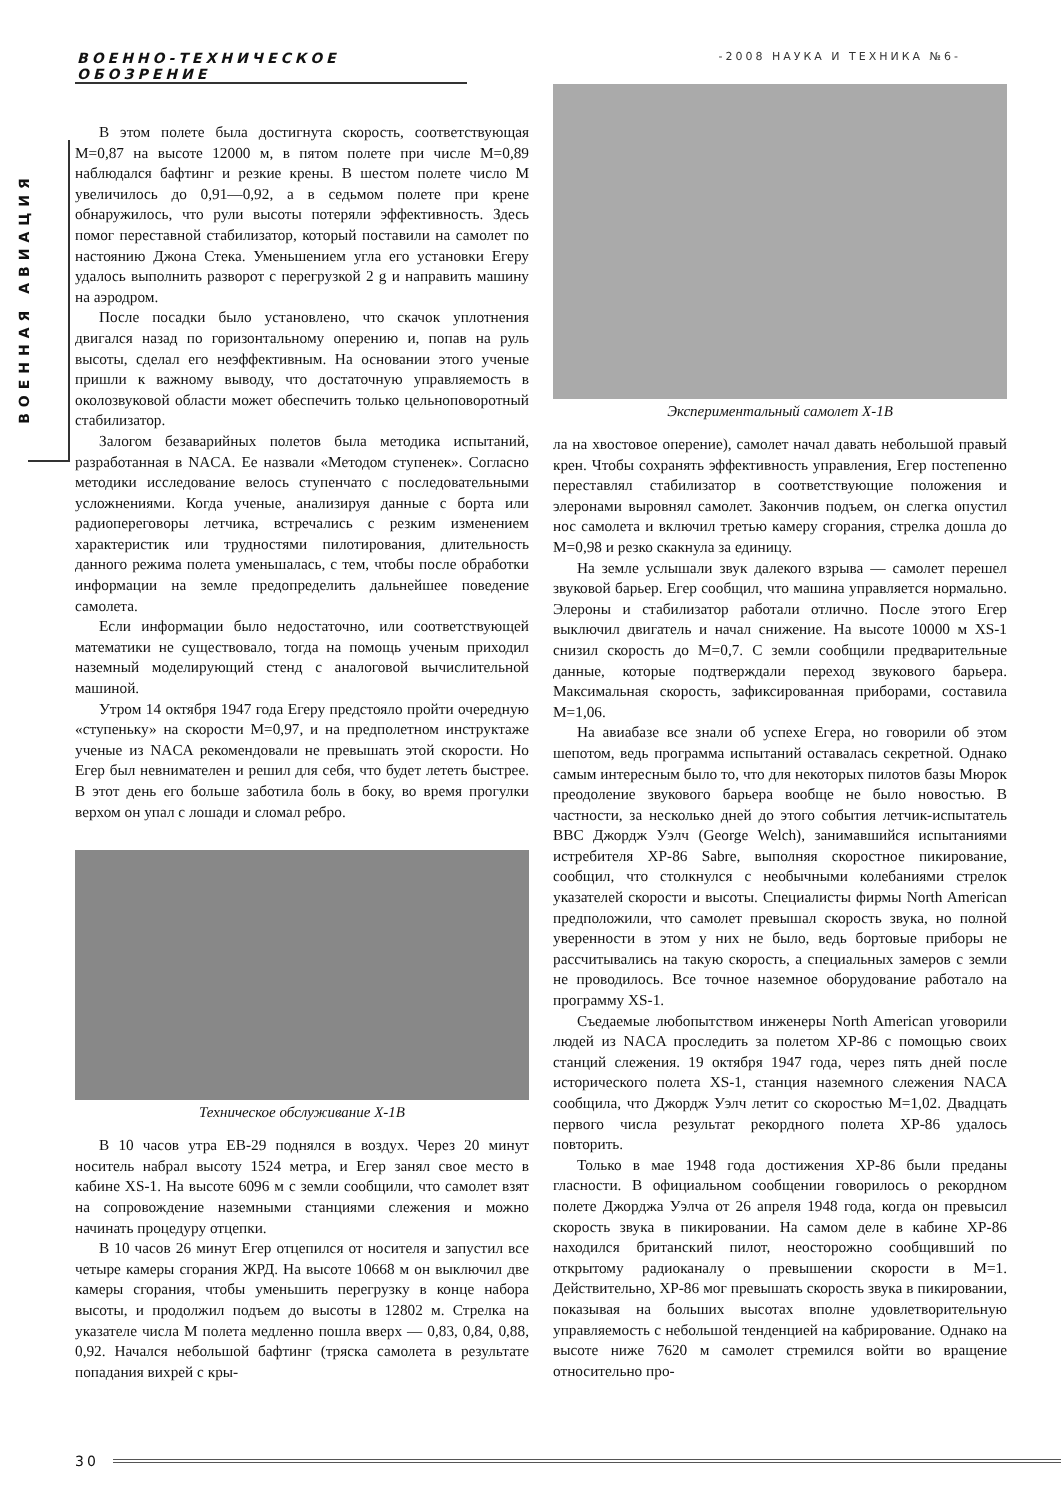ВОЕННО-ТЕХНИЧЕСКОЕ ОБОЗРЕНИЕ
-2008 НАУКА И ТЕХНИКА №6-
ВОЕННАЯ АВИАЦИЯ
В этом полете была достигнута скорость, соответствующая М=0,87 на высоте 12000 м, в пятом полете при числе М=0,89 наблюдался бафтинг и резкие крены. В шестом полете число М увеличилось до 0,91—0,92, а в седьмом полете при крене обнаружилось, что рули высоты потеряли эффективность. Здесь помог переставной стабилизатор, который поставили на самолет по настоянию Джона Стека. Уменьшением угла его установки Егеру удалось выполнить разворот с перегрузкой 2 g и направить машину на аэродром.
После посадки было установлено, что скачок уплотнения двигался назад по горизонтальному оперению и, попав на руль высоты, сделал его неэффективным. На основании этого ученые пришли к важному выводу, что достаточную управляемость в околозвуковой области может обеспечить только цельноповоротный стабилизатор.
Залогом безаварийных полетов была методика испытаний, разработанная в NACA. Ее назвали «Методом ступенек». Согласно методики исследование велось ступенчато с последовательными усложнениями. Когда ученые, анализируя данные с борта или радиопереговоры летчика, встречались с резким изменением характеристик или трудностями пилотирования, длительность данного режима полета уменьшалась, с тем, чтобы после обработки информации на земле предопределить дальнейшее поведение самолета.
Если информации было недостаточно, или соответствующей математики не существовало, тогда на помощь ученым приходил наземный моделирующий стенд с аналоговой вычислительной машиной.
Утром 14 октября 1947 года Егеру предстояло пройти очередную «ступеньку» на скорости М=0,97, и на предполетном инструктаже ученые из NACA рекомендовали не превышать этой скорости. Но Егер был невнимателен и решил для себя, что будет лететь быстрее. В этот день его больше заботила боль в боку, во время прогулки верхом он упал с лошади и сломал ребро.
Техническое обслуживание X-1B
В 10 часов утра ЕВ-29 поднялся в воздух. Через 20 минут носитель набрал высоту 1524 метра, и Егер занял свое место в кабине XS-1. На высоте 6096 м с земли сообщили, что самолет взят на сопровождение наземными станциями слежения и можно начинать процедуру отцепки.
В 10 часов 26 минут Егер отцепился от носителя и запустил все четыре камеры сгорания ЖРД. На высоте 10668 м он выключил две камеры сгорания, чтобы уменьшить перегрузку в конце набора высоты, и продолжил подъем до высоты в 12802 м. Стрелка на указателе числа М полета медленно пошла вверх — 0,83, 0,84, 0,88, 0,92. Начался небольшой бафтинг (тряска самолета в результате попадания вихрей с кры-
Экспериментальный самолет X-1B
ла на хвостовое оперение), самолет начал давать небольшой правый крен. Чтобы сохранять эффективность управления, Егер постепенно переставлял стабилизатор в соответствующие положения и элеронами выровнял самолет. Закончив подъем, он слегка опустил нос самолета и включил третью камеру сгорания, стрелка дошла до М=0,98 и резко скакнула за единицу.
На земле услышали звук далекого взрыва — самолет перешел звуковой барьер. Егер сообщил, что машина управляется нормально. Элероны и стабилизатор работали отлично. После этого Егер выключил двигатель и начал снижение. На высоте 10000 м XS-1 снизил скорость до М=0,7. С земли сообщили предварительные данные, которые подтверждали переход звукового барьера. Максимальная скорость, зафиксированная приборами, составила М=1,06.
На авиабазе все знали об успехе Егера, но говорили об этом шепотом, ведь программа испытаний оставалась секретной. Однако самым интересным было то, что для некоторых пилотов базы Мюрок преодоление звукового барьера вообще не было новостью. В частности, за несколько дней до этого события летчик-испытатель ВВС Джордж Уэлч (George Welch), занимавшийся испытаниями истребителя XP-86 Sabre, выполняя скоростное пикирование, сообщил, что столкнулся с необычными колебаниями стрелок указателей скорости и высоты. Специалисты фирмы North American предположили, что самолет превышал скорость звука, но полной уверенности в этом у них не было, ведь бортовые приборы не рассчитывались на такую скорость, а специальных замеров с земли не проводилось. Все точное наземное оборудование работало на программу XS-1.
Съедаемые любопытством инженеры North American уговорили людей из NACA проследить за полетом XP-86 с помощью своих станций слежения. 19 октября 1947 года, через пять дней после исторического полета XS-1, станция наземного слежения NACA сообщила, что Джордж Уэлч летит со скоростью М=1,02. Двадцать первого числа результат рекордного полета XP-86 удалось повторить.
Только в мае 1948 года достижения XP-86 были преданы гласности. В официальном сообщении говорилось о рекордном полете Джорджа Уэлча от 26 апреля 1948 года, когда он превысил скорость звука в пикировании. На самом деле в кабине XP-86 находился британский пилот, неосторожно сообщивший по открытому радиоканалу о превышении скорости в М=1. Действительно, XP-86 мог превышать скорость звука в пикировании, показывая на больших высотах вполне удовлетворительную управляемость с небольшой тенденцией на кабрирование. Однако на высоте ниже 7620 м самолет стремился войти во вращение относительно про-
30